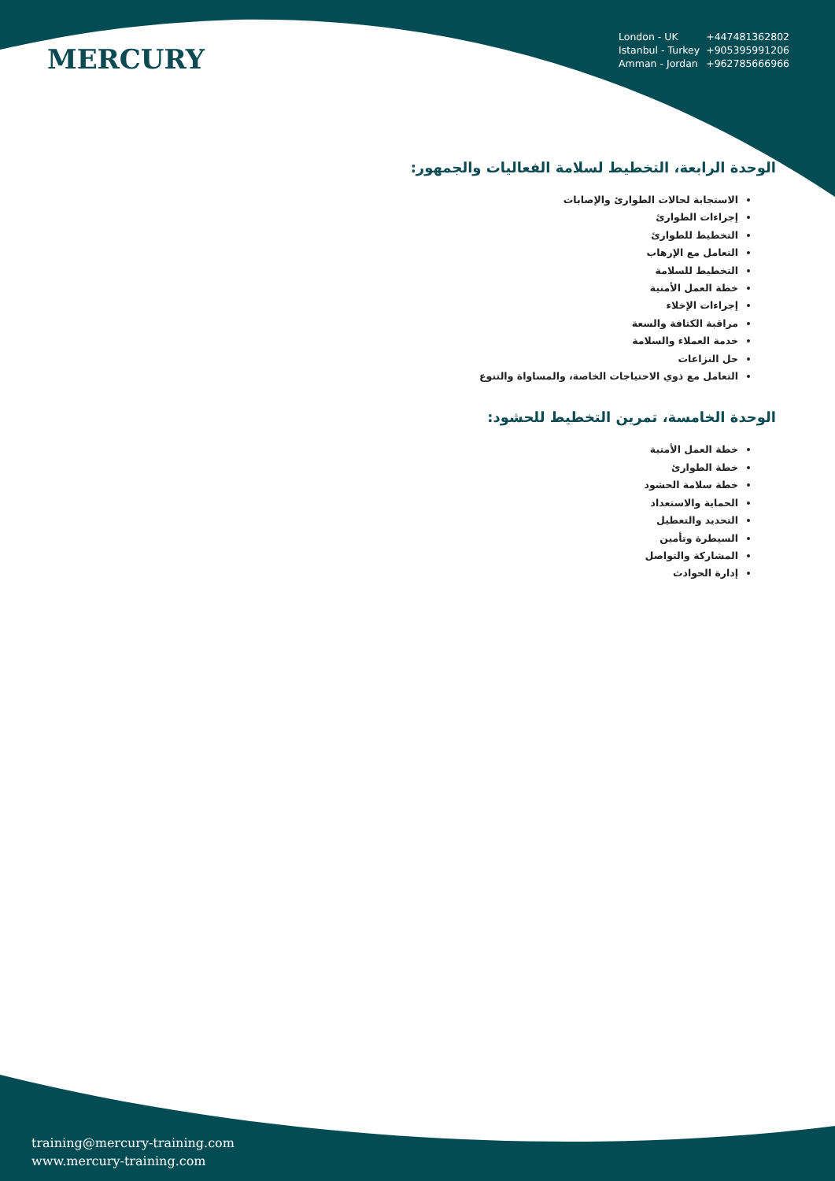MERCURY
| London - UK | +447481362802 |
| Istanbul - Turkey | +905395991206 |
| Amman - Jordan | +962785666966 |
الوحدة الرابعة، التخطيط لسلامة الفعاليات والجمهور:
الاستجابة لحالات الطوارئ والإصابات
إجراءات الطوارئ
التخطيط للطوارئ
التعامل مع الإرهاب
التخطيط للسلامة
خطة العمل الأمنية
إجراءات الإخلاء
مراقبة الكثافة والسعة
خدمة العملاء والسلامة
حل النزاعات
التعامل مع ذوي الاحتياجات الخاصة، والمساواة والتنوع
الوحدة الخامسة، تمرين التخطيط للحشود:
خطة العمل الأمنية
خطة الطوارئ
خطة سلامة الحشود
الحماية والاستعداد
التحديد والتعطيل
السيطرة وتأمين
المشاركة والتواصل
إدارة الحوادث
training@mercury-training.com
www.mercury-training.com